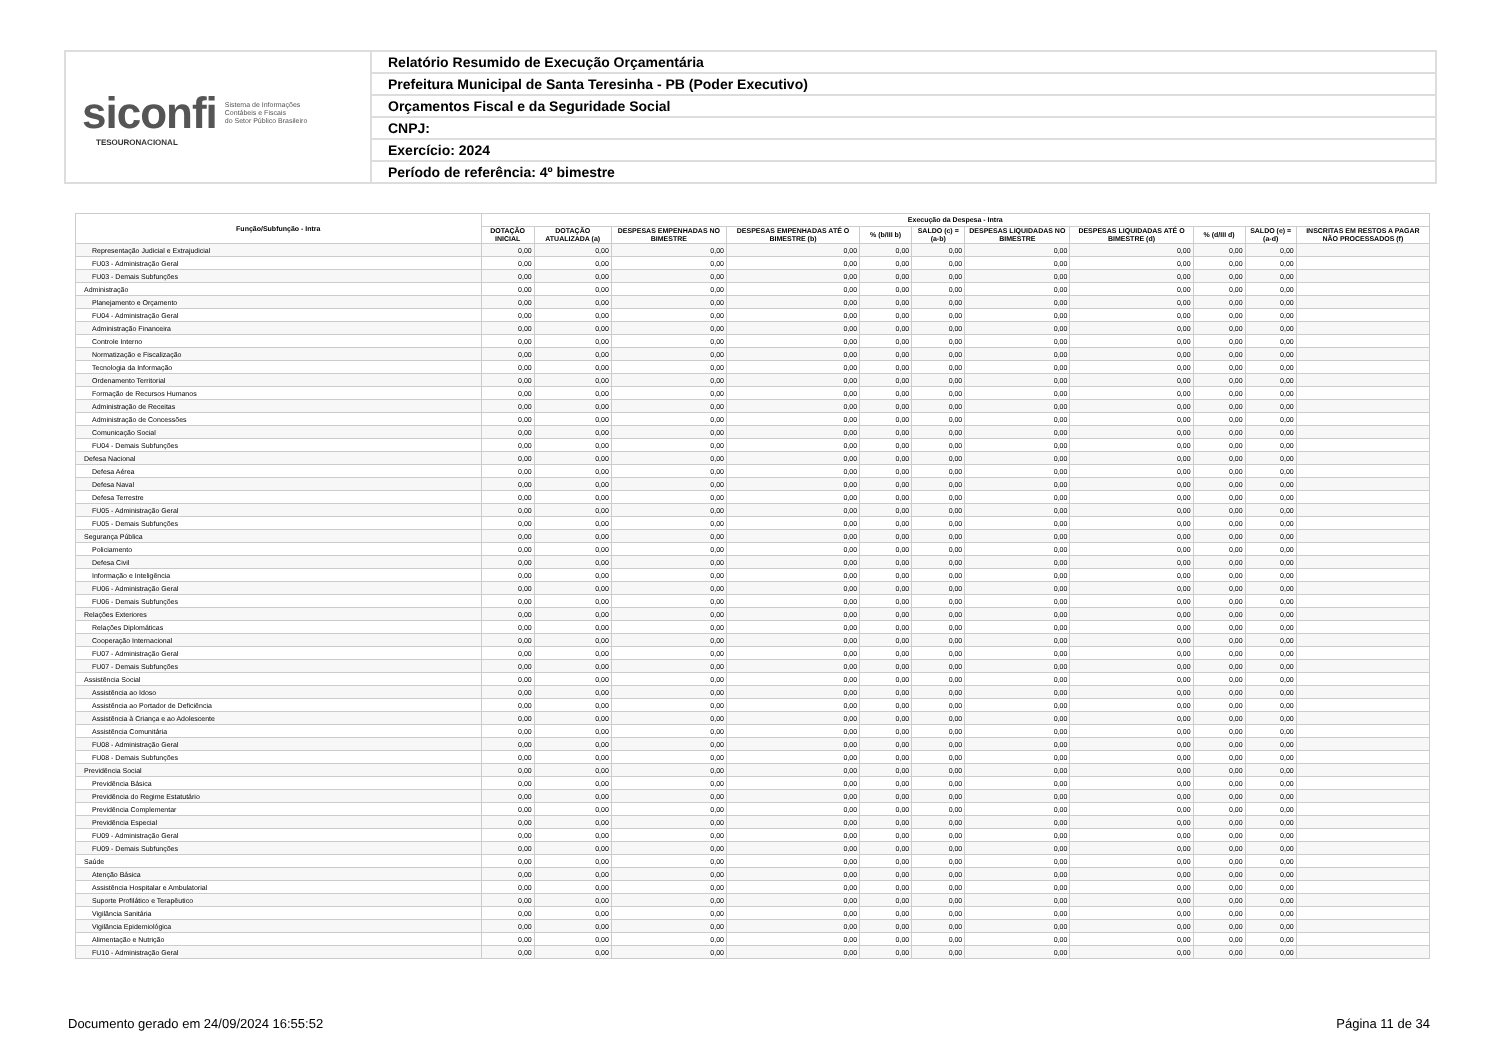siconfi Sistema de Informações
Contábeis e Fiscais
do Setor Público Brasileiro
TESOURONACIONAL
Relatório Resumido de Execução Orçamentária
Prefeitura Municipal de Santa Teresinha - PB (Poder Executivo)
Orçamentos Fiscal e da Seguridade Social
CNPJ:
Exercício: 2024
Período de referência: 4º bimestre
| Função/Subfunção - Intra | Execução da Despesa - Intra | | | | | | | | | | |
| --- | --- | --- | --- | --- | --- | --- | --- | --- | --- | --- | --- |
| | DOTAÇÃO INICIAL | DOTAÇÃO ATUALIZADA (a) | DESPESAS EMPENHADAS NO BIMESTRE | DESPESAS EMPENHADAS ATÉ O BIMESTRE (b) | % (b/III b) | SALDO (c) = (a-b) | DESPESAS LIQUIDADAS NO BIMESTRE | DESPESAS LIQUIDADAS ATÉ O BIMESTRE (d) | % (d/III d) | SALDO (e) = (a-d) | INSCRITAS EM RESTOS A PAGAR NÃO PROCESSADOS (f) |
| Representação Judicial e Extrajudicial | 0,00 | 0,00 | 0,00 | 0,00 | 0,00 | 0,00 | 0,00 | 0,00 | 0,00 | 0,00 | |
| FU03 - Administração Geral | 0,00 | 0,00 | 0,00 | 0,00 | 0,00 | 0,00 | 0,00 | 0,00 | 0,00 | 0,00 | |
| FU03 - Demais Subfunções | 0,00 | 0,00 | 0,00 | 0,00 | 0,00 | 0,00 | 0,00 | 0,00 | 0,00 | 0,00 | |
| Administração | 0,00 | 0,00 | 0,00 | 0,00 | 0,00 | 0,00 | 0,00 | 0,00 | 0,00 | 0,00 | |
| Planejamento e Orçamento | 0,00 | 0,00 | 0,00 | 0,00 | 0,00 | 0,00 | 0,00 | 0,00 | 0,00 | 0,00 | |
| FU04 - Administração Geral | 0,00 | 0,00 | 0,00 | 0,00 | 0,00 | 0,00 | 0,00 | 0,00 | 0,00 | 0,00 | |
| Administração Financeira | 0,00 | 0,00 | 0,00 | 0,00 | 0,00 | 0,00 | 0,00 | 0,00 | 0,00 | 0,00 | |
| Controle Interno | 0,00 | 0,00 | 0,00 | 0,00 | 0,00 | 0,00 | 0,00 | 0,00 | 0,00 | 0,00 | |
| Normatização e Fiscalização | 0,00 | 0,00 | 0,00 | 0,00 | 0,00 | 0,00 | 0,00 | 0,00 | 0,00 | 0,00 | |
| Tecnologia da Informação | 0,00 | 0,00 | 0,00 | 0,00 | 0,00 | 0,00 | 0,00 | 0,00 | 0,00 | 0,00 | |
| Ordenamento Territorial | 0,00 | 0,00 | 0,00 | 0,00 | 0,00 | 0,00 | 0,00 | 0,00 | 0,00 | 0,00 | |
| Formação de Recursos Humanos | 0,00 | 0,00 | 0,00 | 0,00 | 0,00 | 0,00 | 0,00 | 0,00 | 0,00 | 0,00 | |
| Administração de Receitas | 0,00 | 0,00 | 0,00 | 0,00 | 0,00 | 0,00 | 0,00 | 0,00 | 0,00 | 0,00 | |
| Administração de Concessões | 0,00 | 0,00 | 0,00 | 0,00 | 0,00 | 0,00 | 0,00 | 0,00 | 0,00 | 0,00 | |
| Comunicação Social | 0,00 | 0,00 | 0,00 | 0,00 | 0,00 | 0,00 | 0,00 | 0,00 | 0,00 | 0,00 | |
| FU04 - Demais Subfunções | 0,00 | 0,00 | 0,00 | 0,00 | 0,00 | 0,00 | 0,00 | 0,00 | 0,00 | 0,00 | |
| Defesa Nacional | 0,00 | 0,00 | 0,00 | 0,00 | 0,00 | 0,00 | 0,00 | 0,00 | 0,00 | 0,00 | |
| Defesa Aérea | 0,00 | 0,00 | 0,00 | 0,00 | 0,00 | 0,00 | 0,00 | 0,00 | 0,00 | 0,00 | |
| Defesa Naval | 0,00 | 0,00 | 0,00 | 0,00 | 0,00 | 0,00 | 0,00 | 0,00 | 0,00 | 0,00 | |
| Defesa Terrestre | 0,00 | 0,00 | 0,00 | 0,00 | 0,00 | 0,00 | 0,00 | 0,00 | 0,00 | 0,00 | |
| FU05 - Administração Geral | 0,00 | 0,00 | 0,00 | 0,00 | 0,00 | 0,00 | 0,00 | 0,00 | 0,00 | 0,00 | |
| FU05 - Demais Subfunções | 0,00 | 0,00 | 0,00 | 0,00 | 0,00 | 0,00 | 0,00 | 0,00 | 0,00 | 0,00 | |
| Segurança Pública | 0,00 | 0,00 | 0,00 | 0,00 | 0,00 | 0,00 | 0,00 | 0,00 | 0,00 | 0,00 | |
| Policiamento | 0,00 | 0,00 | 0,00 | 0,00 | 0,00 | 0,00 | 0,00 | 0,00 | 0,00 | 0,00 | |
| Defesa Civil | 0,00 | 0,00 | 0,00 | 0,00 | 0,00 | 0,00 | 0,00 | 0,00 | 0,00 | 0,00 | |
| Informação e Inteligência | 0,00 | 0,00 | 0,00 | 0,00 | 0,00 | 0,00 | 0,00 | 0,00 | 0,00 | 0,00 | |
| FU06 - Administração Geral | 0,00 | 0,00 | 0,00 | 0,00 | 0,00 | 0,00 | 0,00 | 0,00 | 0,00 | 0,00 | |
| FU06 - Demais Subfunções | 0,00 | 0,00 | 0,00 | 0,00 | 0,00 | 0,00 | 0,00 | 0,00 | 0,00 | 0,00 | |
| Relações Exteriores | 0,00 | 0,00 | 0,00 | 0,00 | 0,00 | 0,00 | 0,00 | 0,00 | 0,00 | 0,00 | |
| Relações Diplomáticas | 0,00 | 0,00 | 0,00 | 0,00 | 0,00 | 0,00 | 0,00 | 0,00 | 0,00 | 0,00 | |
| Cooperação Internacional | 0,00 | 0,00 | 0,00 | 0,00 | 0,00 | 0,00 | 0,00 | 0,00 | 0,00 | 0,00 | |
| FU07 - Administração Geral | 0,00 | 0,00 | 0,00 | 0,00 | 0,00 | 0,00 | 0,00 | 0,00 | 0,00 | 0,00 | |
| FU07 - Demais Subfunções | 0,00 | 0,00 | 0,00 | 0,00 | 0,00 | 0,00 | 0,00 | 0,00 | 0,00 | 0,00 | |
| Assistência Social | 0,00 | 0,00 | 0,00 | 0,00 | 0,00 | 0,00 | 0,00 | 0,00 | 0,00 | 0,00 | |
| Assistência ao Idoso | 0,00 | 0,00 | 0,00 | 0,00 | 0,00 | 0,00 | 0,00 | 0,00 | 0,00 | 0,00 | |
| Assistência ao Portador de Deficiência | 0,00 | 0,00 | 0,00 | 0,00 | 0,00 | 0,00 | 0,00 | 0,00 | 0,00 | 0,00 | |
| Assistência à Criança e ao Adolescente | 0,00 | 0,00 | 0,00 | 0,00 | 0,00 | 0,00 | 0,00 | 0,00 | 0,00 | 0,00 | |
| Assistência Comunitária | 0,00 | 0,00 | 0,00 | 0,00 | 0,00 | 0,00 | 0,00 | 0,00 | 0,00 | 0,00 | |
| FU08 - Administração Geral | 0,00 | 0,00 | 0,00 | 0,00 | 0,00 | 0,00 | 0,00 | 0,00 | 0,00 | 0,00 | |
| FU08 - Demais Subfunções | 0,00 | 0,00 | 0,00 | 0,00 | 0,00 | 0,00 | 0,00 | 0,00 | 0,00 | 0,00 | |
| Previdência Social | 0,00 | 0,00 | 0,00 | 0,00 | 0,00 | 0,00 | 0,00 | 0,00 | 0,00 | 0,00 | |
| Previdência Básica | 0,00 | 0,00 | 0,00 | 0,00 | 0,00 | 0,00 | 0,00 | 0,00 | 0,00 | 0,00 | |
| Previdência do Regime Estatutário | 0,00 | 0,00 | 0,00 | 0,00 | 0,00 | 0,00 | 0,00 | 0,00 | 0,00 | 0,00 | |
| Previdência Complementar | 0,00 | 0,00 | 0,00 | 0,00 | 0,00 | 0,00 | 0,00 | 0,00 | 0,00 | 0,00 | |
| Previdência Especial | 0,00 | 0,00 | 0,00 | 0,00 | 0,00 | 0,00 | 0,00 | 0,00 | 0,00 | 0,00 | |
| FU09 - Administração Geral | 0,00 | 0,00 | 0,00 | 0,00 | 0,00 | 0,00 | 0,00 | 0,00 | 0,00 | 0,00 | |
| FU09 - Demais Subfunções | 0,00 | 0,00 | 0,00 | 0,00 | 0,00 | 0,00 | 0,00 | 0,00 | 0,00 | 0,00 | |
| Saúde | 0,00 | 0,00 | 0,00 | 0,00 | 0,00 | 0,00 | 0,00 | 0,00 | 0,00 | 0,00 | |
| Atenção Básica | 0,00 | 0,00 | 0,00 | 0,00 | 0,00 | 0,00 | 0,00 | 0,00 | 0,00 | 0,00 | |
| Assistência Hospitalar e Ambulatorial | 0,00 | 0,00 | 0,00 | 0,00 | 0,00 | 0,00 | 0,00 | 0,00 | 0,00 | 0,00 | |
| Suporte Profilático e Terapêutico | 0,00 | 0,00 | 0,00 | 0,00 | 0,00 | 0,00 | 0,00 | 0,00 | 0,00 | 0,00 | |
| Vigilância Sanitária | 0,00 | 0,00 | 0,00 | 0,00 | 0,00 | 0,00 | 0,00 | 0,00 | 0,00 | 0,00 | |
| Vigilância Epidemiológica | 0,00 | 0,00 | 0,00 | 0,00 | 0,00 | 0,00 | 0,00 | 0,00 | 0,00 | 0,00 | |
| Alimentação e Nutrição | 0,00 | 0,00 | 0,00 | 0,00 | 0,00 | 0,00 | 0,00 | 0,00 | 0,00 | 0,00 | |
| FU10 - Administração Geral | 0,00 | 0,00 | 0,00 | 0,00 | 0,00 | 0,00 | 0,00 | 0,00 | 0,00 | 0,00 | |
Documento gerado em 24/09/2024 16:55:52 Página 11 de 34